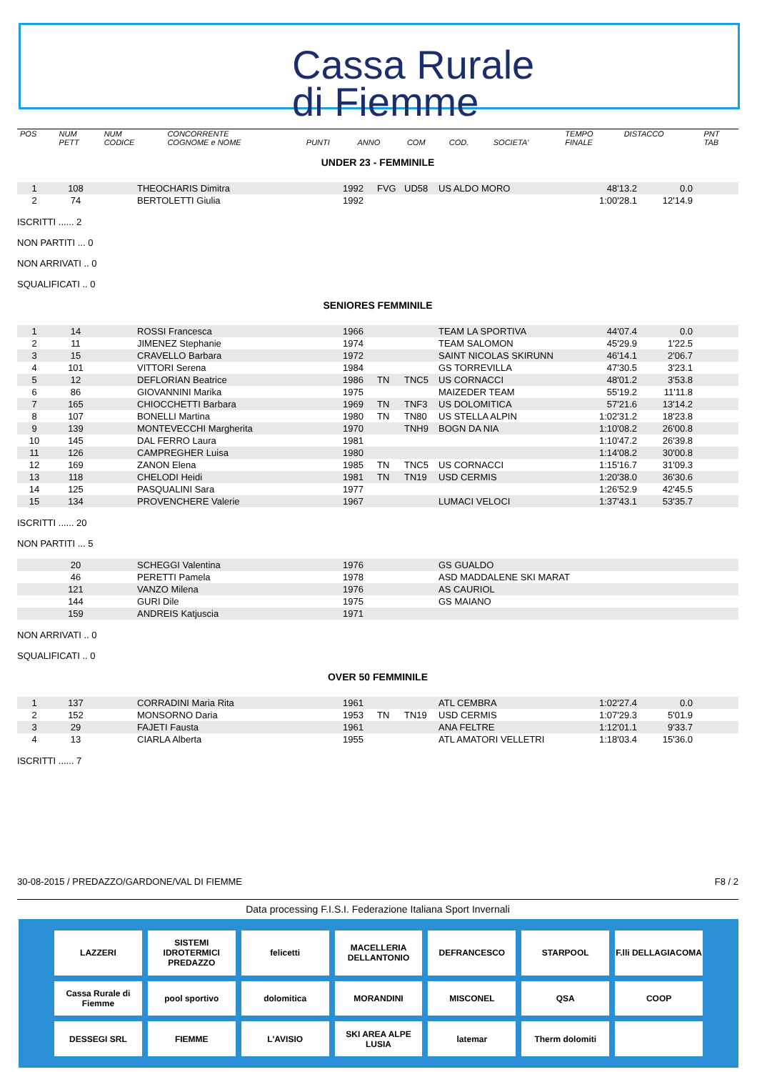Cassa Rurale
di Fiemme
| POS | NUM PETT | NUM CODICE | CONCORRENTE COGNOME e NOME | PUNTI | ANNO | COM | COD. | SOCIETA' | TEMPO FINALE | DISTACCO | PNT TAB |
| --- | --- | --- | --- | --- | --- | --- | --- | --- | --- | --- | --- |
UNDER 23 - FEMMINILE
| 1 | 108 | | THEOCHARIS Dimitra | 1992 | FVG | UD58 | US ALDO MORO | 48'13.2 | 0.0 | |
| 2 | 74 | | BERTOLETTI Giulia | 1992 | | | | 1:00'28.1 | 12'14.9 | |
ISCRITTI ...... 2
NON PARTITI ... 0
NON ARRIVATI .. 0
SQUALIFICATI .. 0
SENIORES FEMMINILE
| 1 | 14 | | ROSSI Francesca | 1966 | | | TEAM LA SPORTIVA | 44'07.4 | 0.0 | |
| 2 | 11 | | JIMENEZ Stephanie | 1974 | | | TEAM SALOMON | 45'29.9 | 1'22.5 | |
| 3 | 15 | | CRAVELLO Barbara | 1972 | | | SAINT NICOLAS SKIRUNN | 46'14.1 | 2'06.7 | |
| 4 | 101 | | VITTORI Serena | 1984 | | | GS TORREVILLA | 47'30.5 | 3'23.1 | |
| 5 | 12 | | DEFLORIAN Beatrice | 1986 | TN | TNC5 | US CORNACCI | 48'01.2 | 3'53.8 | |
| 6 | 86 | | GIOVANNINI Marika | 1975 | | | MAIZEDER TEAM | 55'19.2 | 11'11.8 | |
| 7 | 165 | | CHIOCCHETTI Barbara | 1969 | TN | TNF3 | US DOLOMITICA | 57'21.6 | 13'14.2 | |
| 8 | 107 | | BONELLI Martina | 1980 | TN | TN80 | US STELLA ALPIN | 1:02'31.2 | 18'23.8 | |
| 9 | 139 | | MONTEVECCHI Margherita | 1970 | | TNH9 | BOGN DA NIA | 1:10'08.2 | 26'00.8 | |
| 10 | 145 | | DAL FERRO Laura | 1981 | | | | 1:10'47.2 | 26'39.8 | |
| 11 | 126 | | CAMPREGHER Luisa | 1980 | | | | 1:14'08.2 | 30'00.8 | |
| 12 | 169 | | ZANON Elena | 1985 | TN | TNC5 | US CORNACCI | 1:15'16.7 | 31'09.3 | |
| 13 | 118 | | CHELODI Heidi | 1981 | TN | TN19 | USD CERMIS | 1:20'38.0 | 36'30.6 | |
| 14 | 125 | | PASQUALINI Sara | 1977 | | | | 1:26'52.9 | 42'45.5 | |
| 15 | 134 | | PROVENCHERE Valerie | 1967 | | | LUMACI VELOCI | 1:37'43.1 | 53'35.7 | |
ISCRITTI ...... 20
NON PARTITI ... 5
| | 20 | | SCHEGGI Valentina | 1976 | | | GS GUALDO |
| | 46 | | PERETTI Pamela | 1978 | | | ASD MADDALENE SKI MARAT |
| | 121 | | VANZO Milena | 1976 | | | AS CAURIOL |
| | 144 | | GURI Dile | 1975 | | | GS MAIANO |
| | 159 | | ANDREIS Katjuscia | 1971 | | | |
NON ARRIVATI .. 0
SQUALIFICATI .. 0
OVER 50 FEMMINILE
| 1 | 137 | | CORRADINI Maria Rita | 1961 | | | ATL CEMBRA | 1:02'27.4 | 0.0 | |
| 2 | 152 | | MONSORNO Daria | 1953 | TN | TN19 | USD CERMIS | 1:07'29.3 | 5'01.9 | |
| 3 | 29 | | FAJETI Fausta | 1961 | | | ANA FELTRE | 1:12'01.1 | 9'33.7 | |
| 4 | 13 | | CIARLA Alberta | 1955 | | | ATL AMATORI VELLETRI | 1:18'03.4 | 15'36.0 | |
ISCRITTI ...... 7
30-08-2015 / PREDAZZO/GARDONE/VAL DI FIEMME F8 / 2
Data processing F.I.S.I. Federazione Italiana Sport Invernali
LAZZERI
SISTEMI IDROTERMICI PREDAZZO
felicetti
MACELLERIA DELLANTONIO
DEFRANCESCO
STARPOOL
F.lli DELLAGIACOMA
Cassa Rurale di Fiemme
pool sportivo
dolomitica
MORANDINI
MISCONEL
QSA
COOP
DESSEGI SRL
FIEMME
L'AVISIO
SKI AREA ALPE LUSIA
latemar
Therm dolomiti